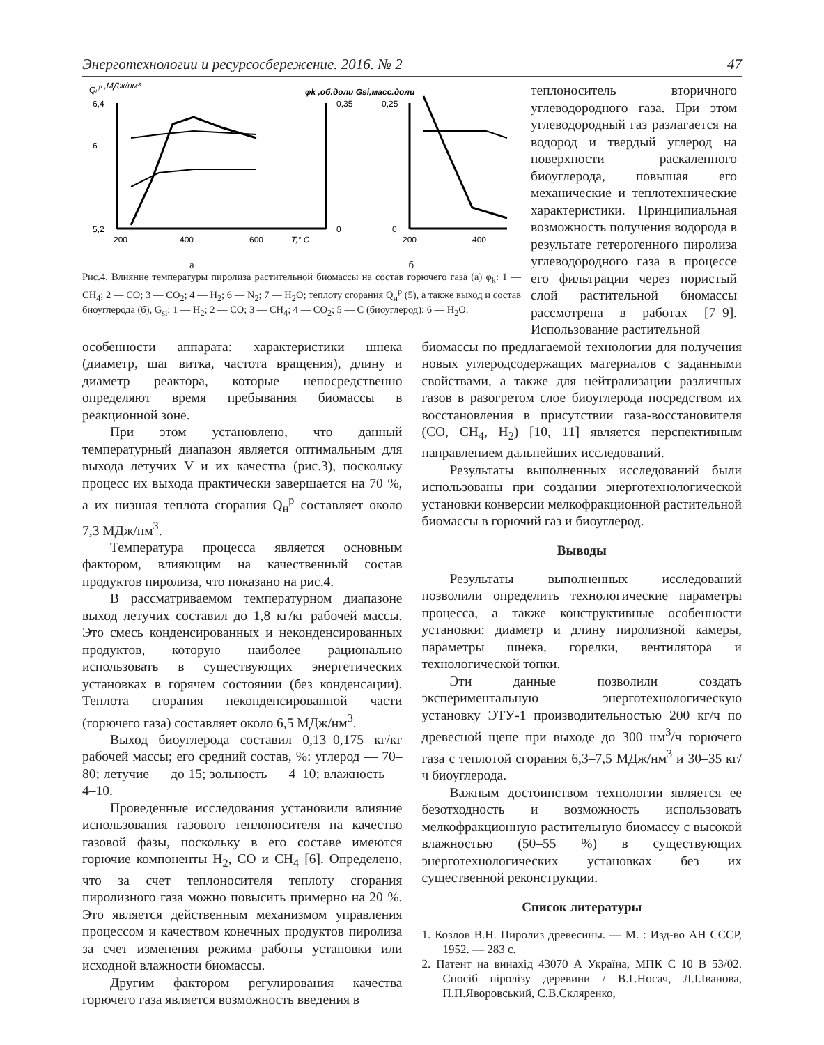Энерготехнологии и ресурсосбережение. 2016. № 2 47
Qнр ,МДж/нм³
6,4
6
5,2
200
400
600
T,° C
0,35
0
φk ,об.доли Gsi,масс.доли
0,25
0
200
400
а б
Рис.4. Влияние температуры пиролиза растительной биомассы на состав горючего газа (а) φ<sub>k</sub>: 1 — CH<sub>4</sub>; 2 — CO; 3 — CO<sub>2</sub>; 4 — H<sub>2</sub>; 6 — N<sub>2</sub>; 7 — H<sub>2</sub>O; теплоту сгорания Q<sub>н</sub><sup>р</sup> (5), а также выход и состав биоуглерода (б), G<sub>si</sub>: 1 — H<sub>2</sub>; 2 — CO; 3 — CH<sub>4</sub>; 4 — CO<sub>2</sub>; 5 — C (биоуглерод); 6 — H<sub>2</sub>O.
теплоноситель вторичного углеводородного газа. При этом углеводородный газ разлагается на водород и твердый углерод на поверхности раскаленного биоуглерода, повышая его механические и теплотехнические характеристики. Принципиальная возможность получения водорода в результате гетерогенного пиролиза углеводородного газа в процессе его фильтрации через пористый слой растительной биомассы рассмотрена в работах [7–9]. Использование растительной
особенности аппарата: характеристики шнека (диаметр, шаг витка, частота вращения), длину и диаметр реактора, которые непосредственно определяют время пребывания биомассы в реакционной зоне.
При этом установлено, что данный температурный диапазон является оптимальным для выхода летучих V и их качества (рис.3), поскольку процесс их выхода практически завершается на 70 %, а их низшая теплота сгорания Q<sub>н</sub><sup>р</sup> составляет около 7,3 МДж/нм<sup>3</sup>.
Температура процесса является основным фактором, влияющим на качественный состав продуктов пиролиза, что показано на рис.4.
В рассматриваемом температурном диапазоне выход летучих составил до 1,8 кг/кг рабочей массы. Это смесь конденсированных и неконденсированных продуктов, которую наиболее рационально использовать в существующих энергетических установках в горячем состоянии (без конденсации). Теплота сгорания неконденсированной части (горючего газа) составляет около 6,5 МДж/нм<sup>3</sup>.
Выход биоуглерода составил 0,13–0,175 кг/кг рабочей массы; его средний состав, %: углерод — 70–80; летучие — до 15; зольность — 4–10; влажность — 4–10.
Проведенные исследования установили влияние использования газового теплоносителя на качество газовой фазы, поскольку в его составе имеются горючие компоненты H<sub>2</sub>, CO и CH<sub>4</sub> [6]. Определено, что за счет теплоносителя теплоту сгорания пиролизного газа можно повысить примерно на 20 %. Это является действенным механизмом управления процессом и качеством конечных продуктов пиролиза за счет изменения режима работы установки или исходной влажности биомассы.
Другим фактором регулирования качества горючего газа является возможность введения в
биомассы по предлагаемой технологии для получения новых углеродсодержащих материалов с заданными свойствами, а также для нейтрализации различных газов в разогретом слое биоуглерода посредством их восстановления в присутствии газа-восстановителя (CO, CH<sub>4</sub>, H<sub>2</sub>) [10, 11] является перспективным направлением дальнейших исследований.
Результаты выполненных исследований были использованы при создании энерготехнологической установки конверсии мелкофракционной растительной биомассы в горючий газ и биоуглерод.
Выводы
Результаты выполненных исследований позволили определить технологические параметры процесса, а также конструктивные особенности установки: диаметр и длину пиролизной камеры, параметры шнека, горелки, вентилятора и технологической топки.
Эти данные позволили создать экспериментальную энерготехнологическую установку ЭТУ-1 производительностью 200 кг/ч по древесной щепе при выходе до 300 нм<sup>3</sup>/ч горючего газа с теплотой сгорания 6,3–7,5 МДж/нм<sup>3</sup> и 30–35 кг/ч биоуглерода.
Важным достоинством технологии является ее безотходность и возможность использовать мелкофракционную растительную биомассу с высокой влажностью (50–55 %) в существующих энерготехнологических установках без их существенной реконструкции.
Список литературы
1. Козлов В.Н. Пиролиз древесины. — М. : Изд-во АН СССР, 1952. — 283 с.
2. Патент на винахід 43070 А Україна, МПК С 10 В 53/02. Спосіб піролізу деревини / В.Г.Носач, Л.І.Іванова, П.П.Яворовський, Є.В.Скляренко,